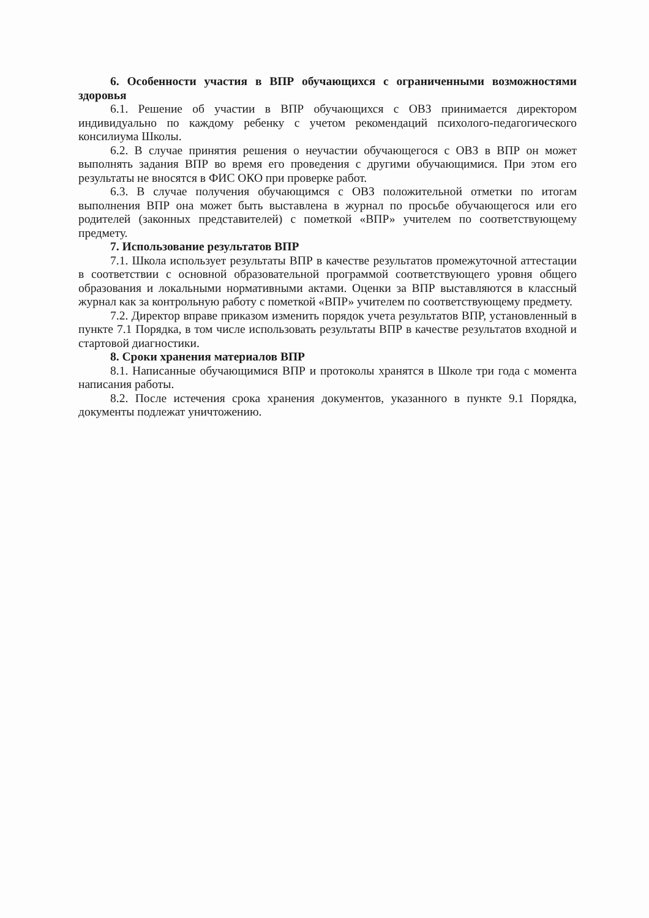6. Особенности участия в ВПР обучающихся с ограниченными возможностями здоровья
6.1. Решение об участии в ВПР обучающихся с ОВЗ принимается директором индивидуально по каждому ребенку с учетом рекомендаций психолого-педагогического консилиума Школы.
6.2. В случае принятия решения о неучастии обучающегося с ОВЗ в ВПР он может выполнять задания ВПР во время его проведения с другими обучающимися. При этом его результаты не вносятся в ФИС ОКО при проверке работ.
6.3. В случае получения обучающимся с ОВЗ положительной отметки по итогам выполнения ВПР она может быть выставлена в журнал по просьбе обучающегося или его родителей (законных представителей) с пометкой «ВПР» учителем по соответствующему предмету.
7. Использование результатов ВПР
7.1. Школа использует результаты ВПР в качестве результатов промежуточной аттестации в соответствии с основной образовательной программой соответствующего уровня общего образования и локальными нормативными актами. Оценки за ВПР выставляются в классный журнал как за контрольную работу с пометкой «ВПР» учителем по соответствующему предмету.
7.2. Директор вправе приказом изменить порядок учета результатов ВПР, установленный в пункте 7.1 Порядка, в том числе использовать результаты ВПР в качестве результатов входной и стартовой диагностики.
8. Сроки хранения материалов ВПР
8.1. Написанные обучающимися ВПР и протоколы хранятся в Школе три года с момента написания работы.
8.2. После истечения срока хранения документов, указанного в пункте 9.1 Порядка, документы подлежат уничтожению.